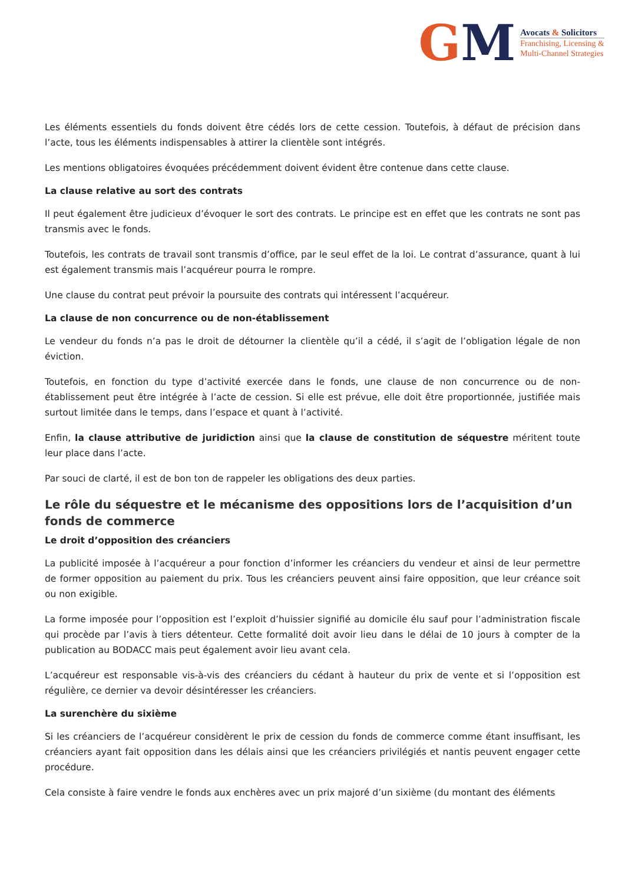GM
Avocats & Solicitors
Franchising, Licensing &
Multi-Channel Strategies
Les éléments essentiels du fonds doivent être cédés lors de cette cession. Toutefois, à défaut de précision dans l’acte, tous les éléments indispensables à attirer la clientèle sont intégrés.
Les mentions obligatoires évoquées précédemment doivent évident être contenue dans cette clause.
La clause relative au sort des contrats
Il peut également être judicieux d’évoquer le sort des contrats. Le principe est en effet que les contrats ne sont pas transmis avec le fonds.
Toutefois, les contrats de travail sont transmis d’office, par le seul effet de la loi. Le contrat d’assurance, quant à lui est également transmis mais l’acquéreur pourra le rompre.
Une clause du contrat peut prévoir la poursuite des contrats qui intéressent l’acquéreur.
La clause de non concurrence ou de non-établissement
Le vendeur du fonds n’a pas le droit de détourner la clientèle qu’il a cédé, il s’agit de l’obligation légale de non éviction.
Toutefois, en fonction du type d’activité exercée dans le fonds, une clause de non concurrence ou de non-établissement peut être intégrée à l’acte de cession. Si elle est prévue, elle doit être proportionnée, justifiée mais surtout limitée dans le temps, dans l’espace et quant à l’activité.
Enfin, la clause attributive de juridiction ainsi que la clause de constitution de séquestre méritent toute leur place dans l’acte.
Par souci de clarté, il est de bon ton de rappeler les obligations des deux parties.
Le rôle du séquestre et le mécanisme des oppositions lors de l’acquisition d’un fonds de commerce
Le droit d’opposition des créanciers
La publicité imposée à l’acquéreur a pour fonction d’informer les créanciers du vendeur et ainsi de leur permettre de former opposition au paiement du prix. Tous les créanciers peuvent ainsi faire opposition, que leur créance soit ou non exigible.
La forme imposée pour l’opposition est l’exploit d’huissier signifié au domicile élu sauf pour l’administration fiscale qui procède par l’avis à tiers détenteur. Cette formalité doit avoir lieu dans le délai de 10 jours à compter de la publication au BODACC mais peut également avoir lieu avant cela.
L’acquéreur est responsable vis-à-vis des créanciers du cédant à hauteur du prix de vente et si l’opposition est régulière, ce dernier va devoir désintéresser les créanciers.
La surenchère du sixième
Si les créanciers de l’acquéreur considèrent le prix de cession du fonds de commerce comme étant insuffisant, les créanciers ayant fait opposition dans les délais ainsi que les créanciers privilégiés et nantis peuvent engager cette procédure.
Cela consiste à faire vendre le fonds aux enchères avec un prix majoré d’un sixième (du montant des éléments